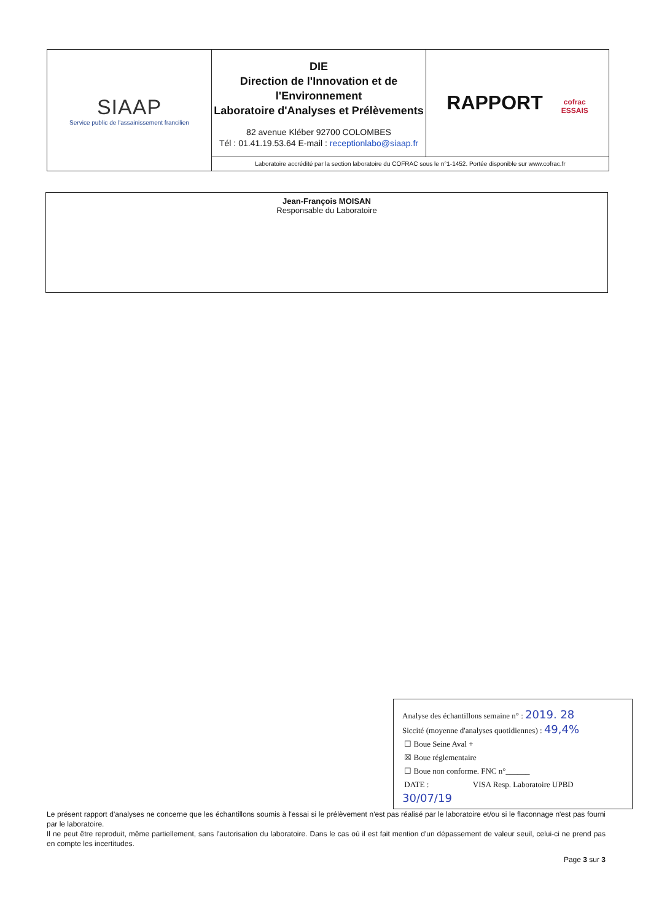| SIAAP Service public de l'assainissement francilien | DIE Direction de l'Innovation et de l'Environnement Laboratoire d'Analyses et Prélèvements 82 avenue Kléber 92700 COLOMBES Tél : 01.41.19.53.64 E-mail : receptionlabo@siaap.fr | RAPPORT cofrac ESSAIS |
| | Laboratoire accrédité par la section laboratoire du COFRAC sous le n°1-1452. Portée disponible sur www.cofrac.fr | |
Jean-François MOISAN
Responsable du Laboratoire
Analyse des échantillons semaine n° : 2019. 28
Siccité (moyenne d'analyses quotidiennes) : 49,4%
☐ Boue Seine Aval +
☒ Boue réglementaire
☐ Boue non conforme. FNC n°______
DATE : VISA Resp. Laboratoire UPBD
30/07/19
Le présent rapport d'analyses ne concerne que les échantillons soumis à l'essai si le prélèvement n'est pas réalisé par le laboratoire et/ou si le flaconnage n'est pas fourni par le laboratoire.
Il ne peut être reproduit, même partiellement, sans l'autorisation du laboratoire. Dans le cas où il est fait mention d'un dépassement de valeur seuil, celui-ci ne prend pas en compte les incertitudes.
Page 3 sur 3